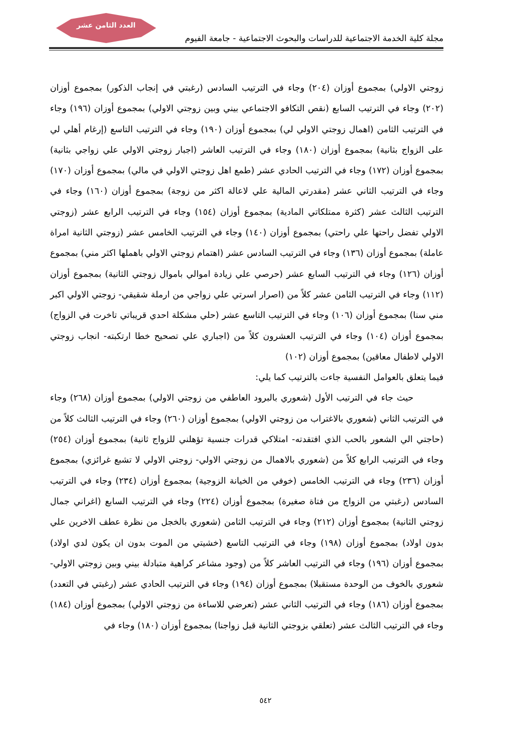العدد الثامن عشر
مجلة كلية الخدمة الاجتماعية للدراسات والبحوث الاجتماعية - جامعة الفيوم
زوجتي الاولي) بمجموع أوزان (٢٠٤) وجاء في الترتيب السادس (رغبتي في إنجاب الذكور) بمجموع أوزان (٢٠٢) وجاء في الترتيب السابع (نقص التكافو الاجتماعي بيني وبين زوجتي الاولي) بمجموع أوزان (١٩٦) وجاء في الترتيب الثامن (اهمال زوجتي الاولي لي) بمجموع أوزان (١٩٠) وجاء في الترتيب التاسع (إرغام أهلي لي على الزواج بثانية) بمجموع أوزان (١٨٠) وجاء في الترتيب العاشر (اجبار زوجتي الاولي علي زواجي بثانية) بمجموع أوزان (١٧٢) وجاء في الترتيب الحادي عشر (طمع اهل زوجتي الاولي في مالي) بمجموع أوزان (١٧٠) وجاء في الترتيب الثاني عشر (مقدرتي المالية علي لاعالة اكثر من زوجة) بمجموع أوزان (١٦٠) وجاء في الترتيب الثالث عشر (كثرة ممتلكاتي المادية) بمجموع أوزان (١٥٤) وجاء في الترتيب الرابع عشر (زوجتي الاولي تفضل راحتها علي راحتي) بمجموع أوزان (١٤٠) وجاء في الترتيب الخامس عشر (زوجتي الثانية امراة عاملة) بمجموع أوزان (١٣٦) وجاء في الترتيب السادس عشر (اهتمام زوجتي الاولي باهملها اكثر مني) بمجموع أوزان (١٢٦) وجاء في الترتيب السابع عشر (حرصي علي زيادة اموالي باموال زوجتي الثانية) بمجموع أوزان (١١٢) وجاء في الترتيب الثامن عشر كلاً من (اصرار اسرتي علي زواجي من ارملة شقيقي- زوجتي الاولي اكبر مني سنا) بمجموع أوزان (١٠٦) وجاء في الترتيب التاسع عشر (حلي مشكلة احدي قريباتي تاخرت في الزواج) بمجموع أوزان (١٠٤) وجاء في الترتيب العشرون كلاً من (اجباري علي تصحيح خطا ارتكبته- انجاب زوجتي الاولي لاطفال معاقين) بمجموع أوزان (١٠٢)
فيما يتعلق بالعوامل النفسية جاءت بالترتيب كما يلي:
حيث جاء في الترتيب الأول (شعوري بالبرود العاطفي من زوجتي الاولي) بمجموع أوزان (٢٦٨) وجاء في الترتيب الثاني (شعوري بالاغتراب من زوجتي الاولي) بمجموع أوزان (٢٦٠) وجاء في الترتيب الثالث كلاً من (حاجتي الي الشعور بالحب الذي افتقدته- امتلاكي قدرات جنسية تؤهلني للزواج ثانية) بمجموع أوزان (٢٥٤) وجاء في الترتيب الرابع كلاً من (شعوري بالاهمال من زوجتي الاولي- زوجتي الاولي لا تشبع غرائزي) بمجموع أوزان (٢٣٦) وجاء في الترتيب الخامس (خوفي من الخيانة الزوجية) بمجموع أوزان (٢٣٤) وجاء في الترتيب السادس (رغبتي من الزواج من فتاة صغيرة) بمجموع أوزان (٢٢٤) وجاء في الترتيب السابع (اغراني جمال زوجتي الثانية) بمجموع أوزان (٢١٢) وجاء في الترتيب الثامن (شعوري بالخجل من نظرة عطف الاخرين علي بدون اولاد) بمجموع أوزان (١٩٨) وجاء في الترتيب التاسع (خشيتي من الموت بدون ان يكون لدي اولاد) بمجموع أوزان (١٩٦) وجاء في الترتيب العاشر كلاً من (وجود مشاعر كراهية متبادلة بيني وبين زوجتي الاولي- شعوري بالخوف من الوحدة مستقبلا) بمجموع أوزان (١٩٤) وجاء في الترتيب الحادي عشر (رغبتي في التعدد) بمجموع أوزان (١٨٦) وجاء في الترتيب الثاني عشر (تعرضي للاساءة من زوجتي الاولي) بمجموع أوزان (١٨٤) وجاء في الترتيب الثالث عشر (تعلقي بزوجتي الثانية قبل زواجنا) بمجموع أوزان (١٨٠) وجاء في
٥٤٢